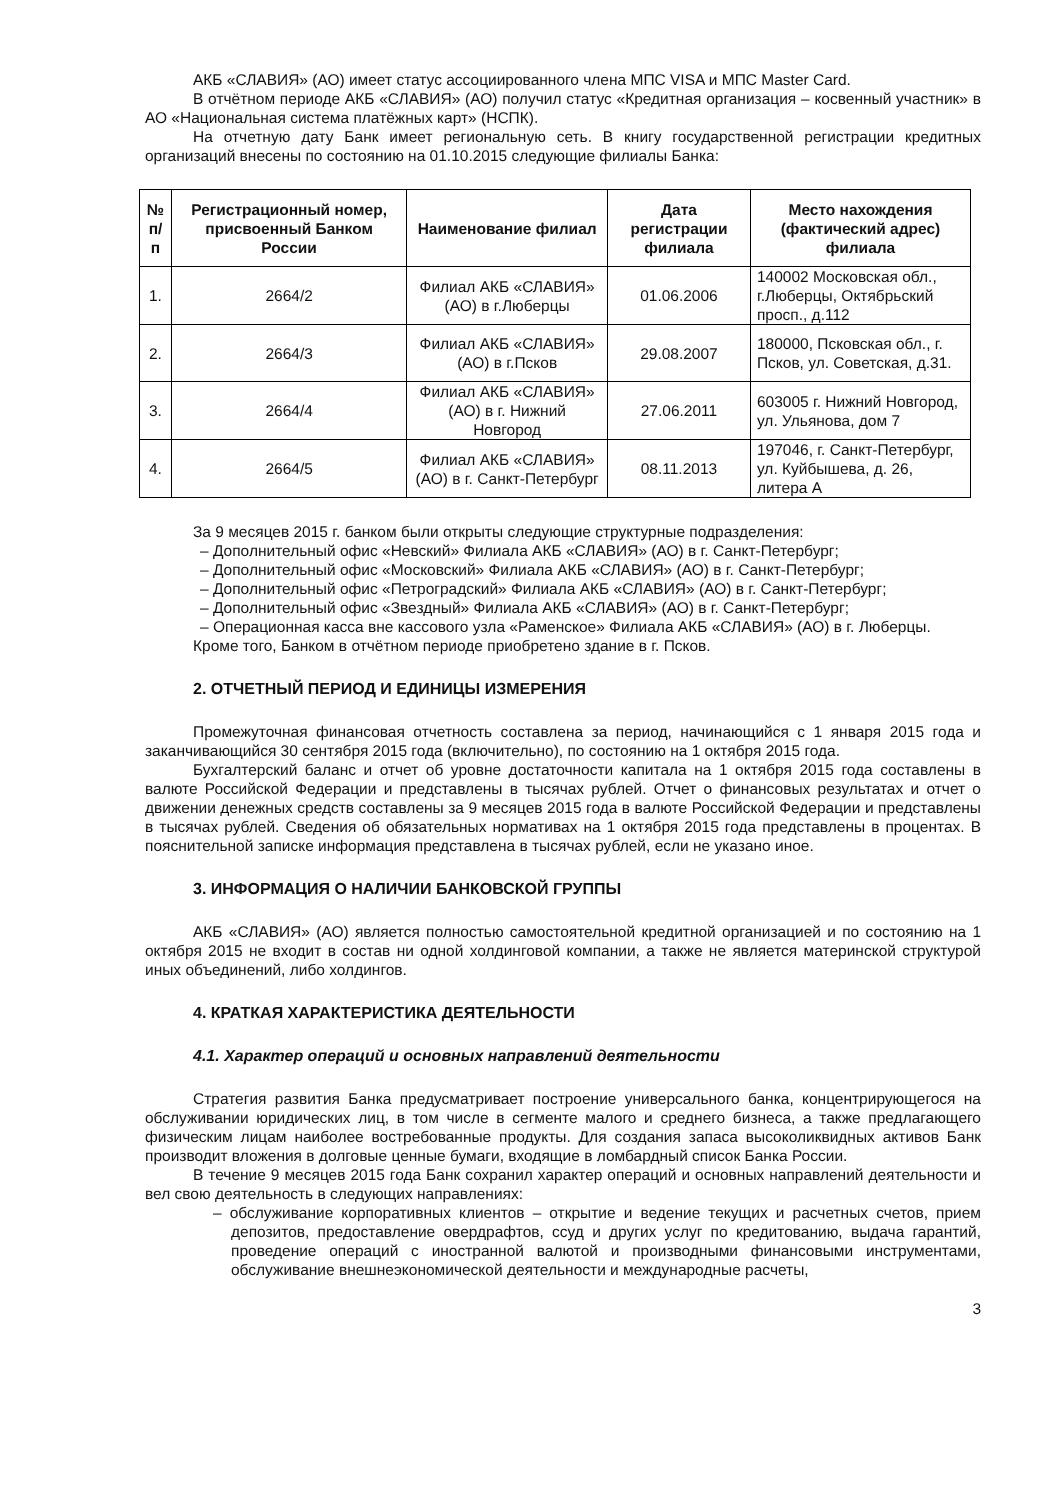АКБ «СЛАВИЯ» (АО) имеет статус ассоциированного члена МПС VISA и МПС Master Card.
В отчётном периоде АКБ «СЛАВИЯ» (АО) получил статус «Кредитная организация – косвенный участник» в АО «Национальная система платёжных карт» (НСПК).
На отчетную дату Банк имеет региональную сеть. В книгу государственной регистрации кредитных организаций внесены по состоянию на 01.10.2015 следующие филиалы Банка:
| № п/п | Регистрационный номер, присвоенный Банком России | Наименование филиал | Дата регистрации филиала | Место нахождения (фактический адрес) филиала |
| --- | --- | --- | --- | --- |
| 1. | 2664/2 | Филиал АКБ «СЛАВИЯ» (АО) в г.Люберцы | 01.06.2006 | 140002 Московская обл., г.Люберцы, Октябрьский просп., д.112 |
| 2. | 2664/3 | Филиал АКБ «СЛАВИЯ» (АО) в г.Псков | 29.08.2007 | 180000, Псковская обл., г. Псков, ул. Советская, д.31. |
| 3. | 2664/4 | Филиал АКБ «СЛАВИЯ» (АО) в г. Нижний Новгород | 27.06.2011 | 603005 г. Нижний Новгород, ул. Ульянова, дом 7 |
| 4. | 2664/5 | Филиал АКБ «СЛАВИЯ» (АО) в г. Санкт-Петербург | 08.11.2013 | 197046, г. Санкт-Петербург, ул. Куйбышева, д. 26, литера А |
За 9 месяцев 2015 г. банком были открыты следующие структурные подразделения:
– Дополнительный офис «Невский» Филиала АКБ «СЛАВИЯ» (АО) в г. Санкт-Петербург;
– Дополнительный офис «Московский» Филиала АКБ «СЛАВИЯ» (АО) в г. Санкт-Петербург;
– Дополнительный офис «Петроградский» Филиала АКБ «СЛАВИЯ» (АО) в г. Санкт-Петербург;
– Дополнительный офис «Звездный» Филиала АКБ «СЛАВИЯ» (АО) в г. Санкт-Петербург;
– Операционная касса вне кассового узла «Раменское» Филиала АКБ «СЛАВИЯ» (АО) в г. Люберцы.
Кроме того, Банком в отчётном периоде приобретено здание в г. Псков.
2. ОТЧЕТНЫЙ ПЕРИОД И ЕДИНИЦЫ ИЗМЕРЕНИЯ
Промежуточная финансовая отчетность составлена за период, начинающийся с 1 января 2015 года и заканчивающийся 30 сентября 2015 года (включительно), по состоянию на 1 октября 2015 года.
Бухгалтерский баланс и отчет об уровне достаточности капитала на 1 октября 2015 года составлены в валюте Российской Федерации и представлены в тысячах рублей. Отчет о финансовых результатах и отчет о движении денежных средств составлены за 9 месяцев 2015 года в валюте Российской Федерации и представлены в тысячах рублей. Сведения об обязательных нормативах на 1 октября 2015 года представлены в процентах. В пояснительной записке информация представлена в тысячах рублей, если не указано иное.
3. ИНФОРМАЦИЯ О НАЛИЧИИ БАНКОВСКОЙ ГРУППЫ
АКБ «СЛАВИЯ» (АО) является полностью самостоятельной кредитной организацией и по состоянию на 1 октября 2015 не входит в состав ни одной холдинговой компании, а также не является материнской структурой иных объединений, либо холдингов.
4. КРАТКАЯ ХАРАКТЕРИСТИКА ДЕЯТЕЛЬНОСТИ
4.1. Характер операций и основных направлений деятельности
Стратегия развития Банка предусматривает построение универсального банка, концентрирующегося на обслуживании юридических лиц, в том числе в сегменте малого и среднего бизнеса, а также предлагающего физическим лицам наиболее востребованные продукты. Для создания запаса высоколиквидных активов Банк производит вложения в долговые ценные бумаги, входящие в ломбардный список Банка России.
В течение 9 месяцев 2015 года Банк сохранил характер операций и основных направлений деятельности и вел свою деятельность в следующих направлениях:
– обслуживание корпоративных клиентов – открытие и ведение текущих и расчетных счетов, прием депозитов, предоставление овердрафтов, ссуд и других услуг по кредитованию, выдача гарантий, проведение операций с иностранной валютой и производными финансовыми инструментами, обслуживание внешнеэкономической деятельности и международные расчеты,
3